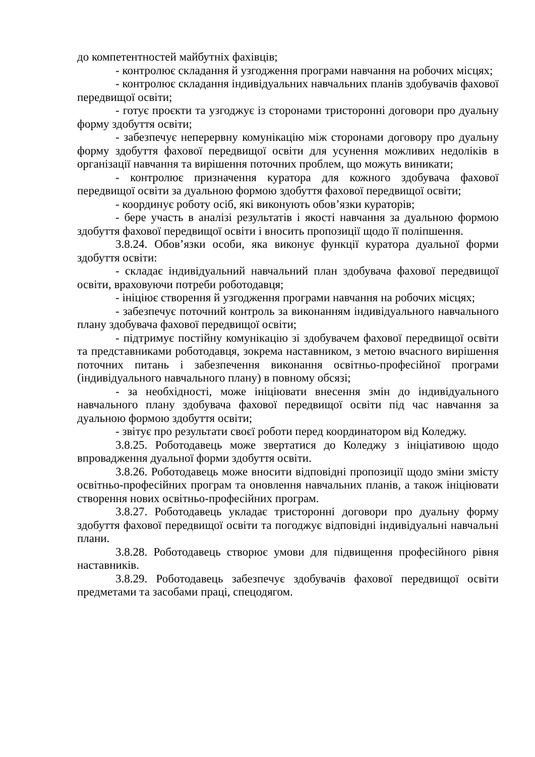до компетентностей майбутніх фахівців;
- контролює складання й узгодження програми навчання на робочих місцях;
- контролює складання індивідуальних навчальних планів здобувачів фахової передвищої освіти;
- готує проєкти та узгоджує із сторонами тристоронні договори про дуальну форму здобуття освіти;
- забезпечує неперервну комунікацію між сторонами договору про дуальну форму здобуття фахової передвищої освіти для усунення можливих недоліків в організації навчання та вирішення поточних проблем, що можуть виникати;
- контролює призначення куратора для кожного здобувача фахової передвищої освіти за дуальною формою здобуття фахової передвищої освіти;
- координує роботу осіб, які виконують обов’язки кураторів;
- бере участь в аналізі результатів і якості навчання за дуальною формою здобуття фахової передвищої освіти і вносить пропозиції щодо її поліпшення.
3.8.24. Обов’язки особи, яка виконує функції куратора дуальної форми здобуття освіти:
- складає індивідуальний навчальний план здобувача фахової передвищої освіти, враховуючи потреби роботодавця;
- ініціює створення й узгодження програми навчання на робочих місцях;
- забезпечує поточний контроль за виконанням індивідуального навчального плану здобувача фахової передвищої освіти;
- підтримує постійну комунікацію зі здобувачем фахової передвищої освіти та представниками роботодавця, зокрема наставником, з метою вчасного вирішення поточних питань і забезпечення виконання освітньо-професійної програми (індивідуального навчального плану) в повному обсязі;
- за необхідності, може ініціювати внесення змін до індивідуального навчального плану здобувача фахової передвищої освіти під час навчання за дуальною формою здобуття освіти;
- звітує про результати своєї роботи перед координатором від Коледжу.
3.8.25. Роботодавець може звертатися до Коледжу з ініціативою щодо впровадження дуальної форми здобуття освіти.
3.8.26. Роботодавець може вносити відповідні пропозиції щодо зміни змісту освітньо-професійних програм та оновлення навчальних планів, а також ініціювати створення нових освітньо-професійних програм.
3.8.27. Роботодавець укладає тристоронні договори про дуальну форму здобуття фахової передвищої освіти та погоджує відповідні індивідуальні навчальні плани.
3.8.28. Роботодавець створює умови для підвищення професійного рівня наставників.
3.8.29. Роботодавець забезпечує здобувачів фахової передвищої освіти предметами та засобами праці, спецодягом.